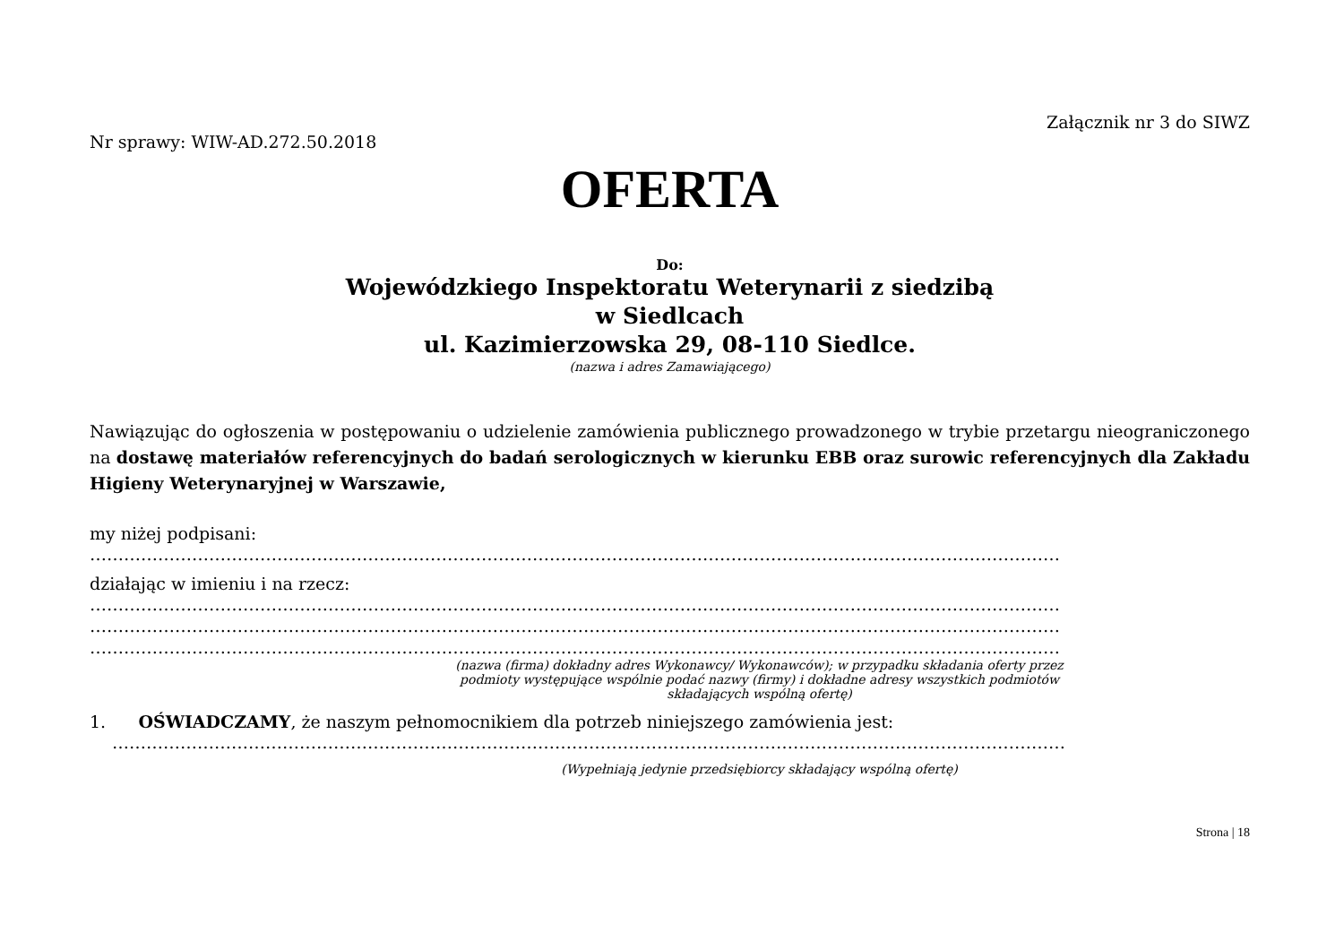Załącznik nr 3 do SIWZ
Nr sprawy: WIW-AD.272.50.2018
OFERTA
Do:
Wojewódzkiego Inspektoratu Weterynarii z siedzibą
w Siedlcach
ul. Kazimierzowska 29, 08-110 Siedlce.
(nazwa i adres Zamawiającego)
Nawiązując do ogłoszenia w postępowaniu o udzielenie zamówienia publicznego prowadzonego w trybie przetargu nieograniczonego na dostawę materiałów referencyjnych do badań serologicznych w kierunku EBB oraz surowic referencyjnych dla Zakładu Higieny Weterynaryjnej w Warszawie,
my niżej podpisani:
………………………………………………………………………………………………………………………………………………………
działając w imieniu i na rzecz:
………………………………………………………………………………………………………………………………………………………
………………………………………………………………………………………………………………………………………………………
………………………………………………………………………………………………………………………………………………………
(nazwa (firma) dokładny adres Wykonawcy/ Wykonawców); w przypadku składania oferty przez
podmioty występujące wspólnie podać nazwy (firmy) i dokładne adresy wszystkich podmiotów
składających wspólną ofertę)
1. OŚWIADCZAMY, że naszym pełnomocnikiem dla potrzeb niniejszego zamówienia jest:
……………………………………………………………………………………………………………………………………………………
(Wypełniają jedynie przedsiębiorcy składający wspólną ofertę)
Strona | 18